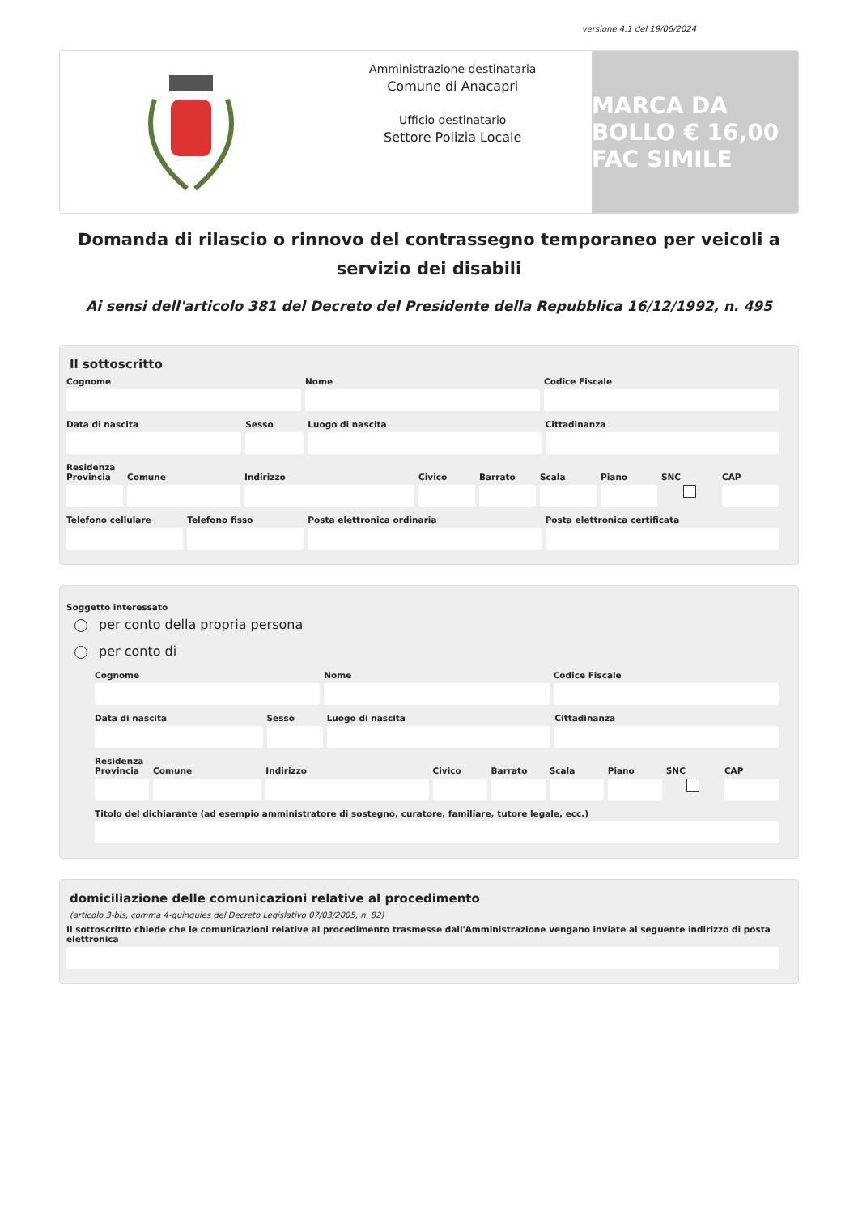versione 4.1 del 19/06/2024
Amministrazione destinataria
Comune di Anacapri
Ufficio destinatario
Settore Polizia Locale
MARCA DA BOLLO € 16,00 FAC SIMILE
Domanda di rilascio o rinnovo del contrassegno temporaneo per veicoli a servizio dei disabili
Ai sensi dell'articolo 381 del Decreto del Presidente della Repubblica 16/12/1992, n. 495
Il sottoscritto
Cognome Nome Codice Fiscale
Data di nascita Sesso Luogo di nascita Cittadinanza
Residenza
Provincia Comune Indirizzo Civico Barrato Scala Piano SNC CAP
Telefono cellulare Telefono fisso Posta elettronica ordinaria Posta elettronica certificata
Soggetto interessato
per conto della propria persona
per conto di
Cognome Nome Codice Fiscale
Data di nascita Sesso Luogo di nascita Cittadinanza
Residenza
Provincia Comune Indirizzo Civico Barrato Scala Piano SNC CAP
Titolo del dichiarante (ad esempio amministratore di sostegno, curatore, familiare, tutore legale, ecc.)
domiciliazione delle comunicazioni relative al procedimento
(articolo 3-bis, comma 4-quinquies del Decreto Legislativo 07/03/2005, n. 82)
Il sottoscritto chiede che le comunicazioni relative al procedimento trasmesse dall'Amministrazione vengano inviate al seguente indirizzo di posta elettronica